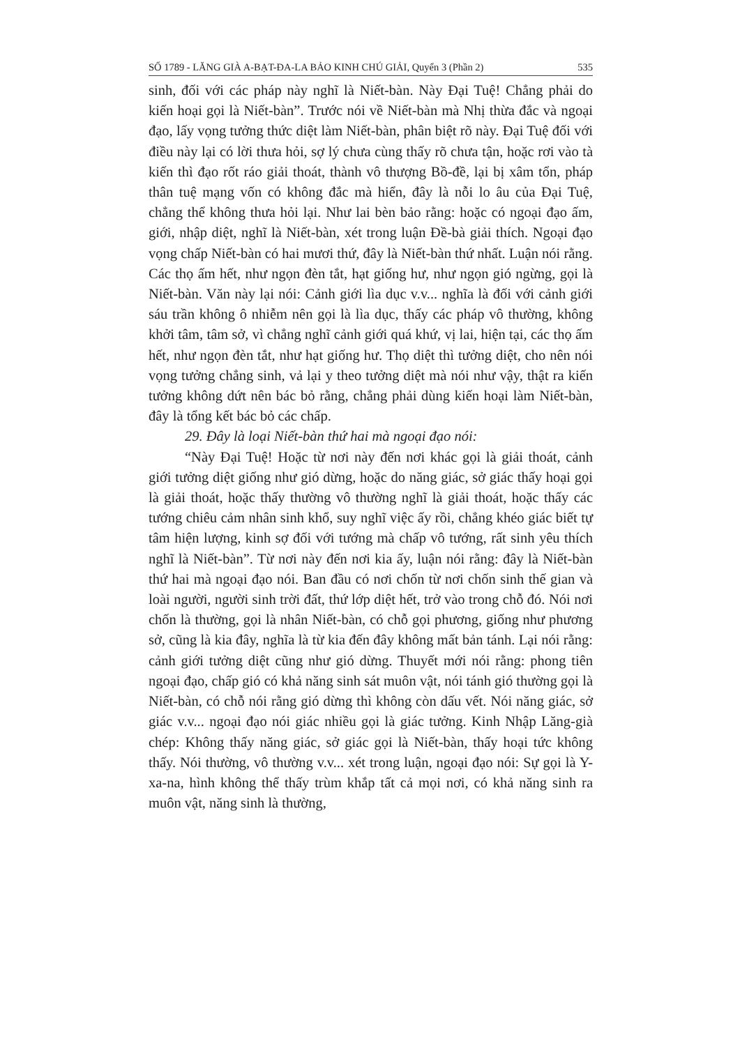SỐ 1789 - LĂNG GIÀ A-BẠT-ĐA-LA BẢO KINH CHÚ GIẢI, Quyển 3 (Phần 2) 535
sinh, đối với các pháp này nghĩ là Niết-bàn. Này Đại Tuệ! Chẳng phải do kiến hoại gọi là Niết-bàn”. Trước nói về Niết-bàn mà Nhị thừa đắc và ngoại đạo, lấy vọng tưởng thức diệt làm Niết-bàn, phân biệt rõ này. Đại Tuệ đối với điều này lại có lời thưa hỏi, sợ lý chưa cùng thấy rõ chưa tận, hoặc rơi vào tà kiến thì đạo rốt ráo giải thoát, thành vô thượng Bồ-đề, lại bị xâm tổn, pháp thân tuệ mạng vốn có không đắc mà hiển, đây là nỗi lo âu của Đại Tuệ, chẳng thể không thưa hỏi lại. Như lai bèn bảo rằng: hoặc có ngoại đạo ấm, giới, nhập diệt, nghĩ là Niết-bàn, xét trong luận Đề-bà giải thích. Ngoại đạo vọng chấp Niết-bàn có hai mươi thứ, đây là Niết-bàn thứ nhất. Luận nói rằng. Các thọ ấm hết, như ngọn đèn tắt, hạt giống hư, như ngọn gió ngừng, gọi là Niết-bàn. Văn này lại nói: Cảnh giới lìa dục v.v... nghĩa là đối với cảnh giới sáu trần không ô nhiễm nên gọi là lìa dục, thấy các pháp vô thường, không khởi tâm, tâm sở, vì chẳng nghĩ cảnh giới quá khứ, vị lai, hiện tại, các thọ ấm hết, như ngọn đèn tắt, như hạt giống hư. Thọ diệt thì tưởng diệt, cho nên nói vọng tưởng chẳng sinh, vả lại y theo tưởng diệt mà nói như vậy, thật ra kiến tưởng không dứt nên bác bỏ rằng, chẳng phải dùng kiến hoại làm Niết-bàn, đây là tổng kết bác bỏ các chấp.
29. Đây là loại Niết-bàn thứ hai mà ngoại đạo nói:
“Này Đại Tuệ! Hoặc từ nơi này đến nơi khác gọi là giải thoát, cảnh giới tưởng diệt giống như gió dừng, hoặc do năng giác, sở giác thấy hoại gọi là giải thoát, hoặc thấy thường vô thường nghĩ là giải thoát, hoặc thấy các tướng chiêu cảm nhân sinh khổ, suy nghĩ việc ấy rồi, chẳng khéo giác biết tự tâm hiện lượng, kinh sợ đối với tướng mà chấp vô tướng, rất sinh yêu thích nghĩ là Niết-bàn”. Từ nơi này đến nơi kia ấy, luận nói rằng: đây là Niết-bàn thứ hai mà ngoại đạo nói. Ban đầu có nơi chốn từ nơi chốn sinh thế gian và loài người, người sinh trời đất, thứ lớp diệt hết, trở vào trong chỗ đó. Nói nơi chốn là thường, gọi là nhân Niết-bàn, có chỗ gọi phương, giống như phương sở, cũng là kia đây, nghĩa là từ kia đến đây không mất bản tánh. Lại nói rằng: cảnh giới tưởng diệt cũng như gió dừng. Thuyết mới nói rằng: phong tiên ngoại đạo, chấp gió có khả năng sinh sát muôn vật, nói tánh gió thường gọi là Niết-bàn, có chỗ nói rằng gió dừng thì không còn dấu vết. Nói năng giác, sở giác v.v... ngoại đạo nói giác nhiều gọi là giác tưởng. Kinh Nhập Lăng-già chép: Không thấy năng giác, sở giác gọi là Niết-bàn, thấy hoại tức không thấy. Nói thường, vô thường v.v... xét trong luận, ngoại đạo nói: Sự gọi là Y-xa-na, hình không thể thấy trùm khắp tất cả mọi nơi, có khả năng sinh ra muôn vật, năng sinh là thường,